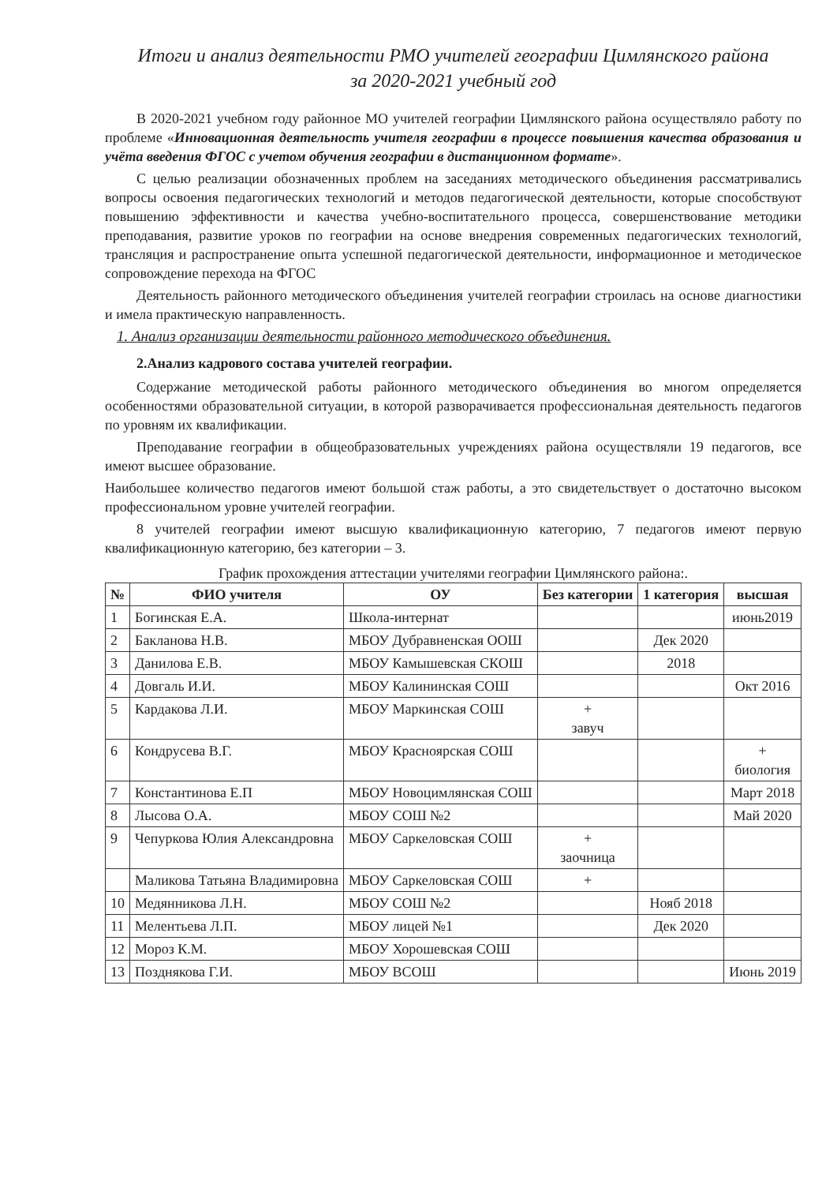Итоги и анализ деятельности РМО учителей географии Цимлянского района
за 2020-2021 учебный год
В 2020-2021 учебном году районное МО учителей географии Цимлянского района осуществляло работу по проблеме «Инновационная деятельность учителя географии в процессе повышения качества образования и учёта введения ФГОС с учетом обучения географии в дистанционном формате».
С целью реализации обозначенных проблем на заседаниях методического объединения рассматривались вопросы освоения педагогических технологий и методов педагогической деятельности, которые способствуют повышению эффективности и качества учебно-воспитательного процесса, совершенствование методики преподавания, развитие уроков по географии на основе внедрения современных педагогических технологий, трансляция и распространение опыта успешной педагогической деятельности, информационное и методическое сопровождение перехода на ФГОС
Деятельность районного методического объединения учителей географии строилась на основе диагностики и имела практическую направленность.
1. Анализ организации деятельности районного методического объединения.
2.Анализ кадрового состава учителей географии.
Содержание методической работы районного методического объединения во многом определяется особенностями образовательной ситуации, в которой разворачивается профессиональная деятельность педагогов по уровням их квалификации.
Преподавание географии в общеобразовательных учреждениях района осуществляли 19 педагогов, все имеют высшее образование.
Наибольшее количество педагогов имеют большой стаж работы, а это свидетельствует о достаточно высоком профессиональном уровне учителей географии.
8 учителей географии имеют высшую квалификационную категорию, 7 педагогов имеют первую квалификационную категорию, без категории – 3.
График прохождения аттестации учителями географии Цимлянского района:.
| № | ФИО учителя | ОУ | Без категории | 1 категория | высшая |
| --- | --- | --- | --- | --- | --- |
| 1 | Богинская Е.А. | Школа-интернат | | | июнь2019 |
| 2 | Бакланова Н.В. | МБОУ Дубравненская ООШ | | Дек 2020 | |
| 3 | Данилова Е.В. | МБОУ Камышевская СКОШ | | 2018 | |
| 4 | Довгаль И.И. | МБОУ Калининская СОШ | | | Окт 2016 |
| 5 | Кардакова Л.И. | МБОУ Маркинская СОШ | + завуч | | |
| 6 | Кондрусева В.Г. | МБОУ Красноярская СОШ | | | + биология |
| 7 | Константинова Е.П | МБОУ Новоцимлянская СОШ | | | Март 2018 |
| 8 | Лысова О.А. | МБОУ СОШ №2 | | | Май 2020 |
| 9 | Чепуркова Юлия Александровна | МБОУ Саркеловская СОШ | + заочница | | |
| | Маликова Татьяна Владимировна | МБОУ Саркеловская СОШ | + | | |
| 10 | Медянникова Л.Н. | МБОУ СОШ №2 | | Нояб 2018 | |
| 11 | Мелентьева Л.П. | МБОУ лицей №1 | | Дек 2020 | |
| 12 | Мороз К.М. | МБОУ Хорошевская СОШ | | | |
| 13 | Позднякова Г.И. | МБОУ ВСОШ | | | Июнь 2019 |